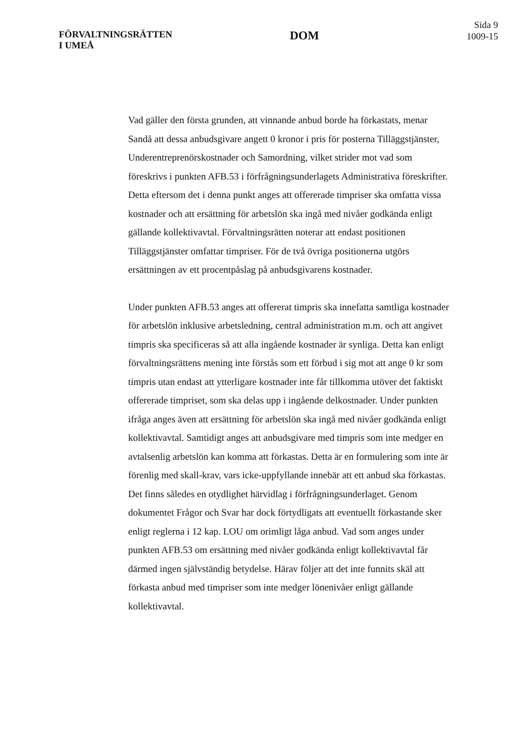FÖRVALTNINGSRÄTTEN
I UMEÅ
DOM
Sida 9
1009-15
Vad gäller den första grunden, att vinnande anbud borde ha förkastats, menar Sandå att dessa anbudsgivare angett 0 kronor i pris för posterna Tilläggstjänster, Underentreprenörskostnader och Samordning, vilket strider mot vad som föreskrivs i punkten AFB.53 i förfrågningsunderlagets Administrativa föreskrifter. Detta eftersom det i denna punkt anges att offererade timpriser ska omfatta vissa kostnader och att ersättning för arbetslön ska ingå med nivåer godkända enligt gällande kollektivavtal. Förvaltningsrätten noterar att endast positionen Tilläggstjänster omfattar timpriser. För de två övriga positionerna utgörs ersättningen av ett procentpåslag på anbudsgivarens kostnader.
Under punkten AFB.53 anges att offererat timpris ska innefatta samtliga kostnader för arbetslön inklusive arbetsledning, central administration m.m. och att angivet timpris ska specificeras så att alla ingående kostnader är synliga. Detta kan enligt förvaltningsrättens mening inte förstås som ett förbud i sig mot att ange 0 kr som timpris utan endast att ytterligare kostnader inte får tillkomma utöver det faktiskt offererade timpriset, som ska delas upp i ingående delkostnader. Under punkten ifråga anges även att ersättning för arbetslön ska ingå med nivåer godkända enligt kollektivavtal. Samtidigt anges att anbudsgivare med timpris som inte medger en avtalsenlig arbetslön kan komma att förkastas. Detta är en formulering som inte är förenlig med skall-krav, vars icke-uppfyllande innebär att ett anbud ska förkastas. Det finns således en otydlighet härvidlag i förfrågningsunderlaget. Genom dokumentet Frågor och Svar har dock förtydligats att eventuellt förkastande sker enligt reglerna i 12 kap. LOU om orimligt låga anbud. Vad som anges under punkten AFB.53 om ersättning med nivåer godkända enligt kollektivavtal får därmed ingen självständig betydelse. Härav följer att det inte funnits skäl att förkasta anbud med timpriser som inte medger lönenivåer enligt gällande kollektivavtal.